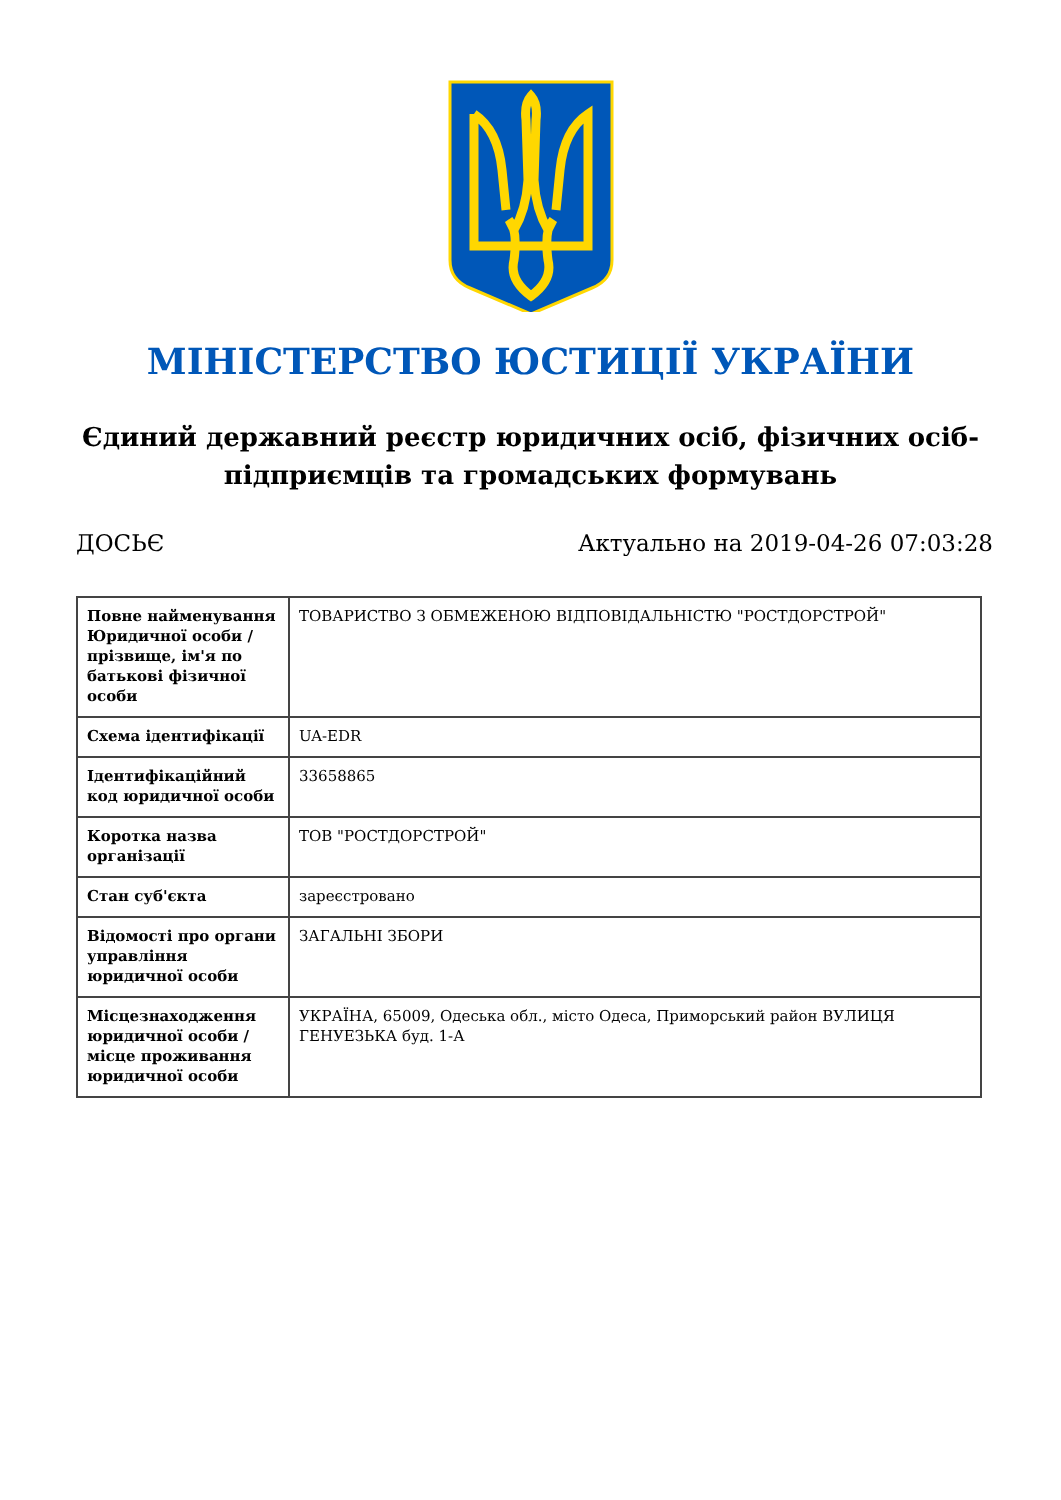МІНІСТЕРСТВО ЮСТИЦІЇ УКРАЇНИ
Єдиний державний реєстр юридичних осіб, фізичних осіб-підприємців та громадських формувань
ДОСЬЄ Актуально на 2019-04-26 07:03:28
| Повне найменування Юридичної особи / прізвище, ім'я по батькові фізичної особи | ТОВАРИСТВО З ОБМЕЖЕНОЮ ВІДПОВІДАЛЬНІСТЮ "РОСТДОРСТРОЙ" |
| Схема ідентифікації | UA-EDR |
| Ідентифікаційний код юридичної особи | 33658865 |
| Коротка назва організації | ТОВ "РОСТДОРСТРОЙ" |
| Стан суб'єкта | зареєстровано |
| Відомості про органи управління юридичної особи | ЗАГАЛЬНІ ЗБОРИ |
| Місцезнаходження юридичної особи / місце проживання юридичної особи | УКРАЇНА, 65009, Одеська обл., місто Одеса, Приморський район ВУЛИЦЯ ГЕНУЕЗЬКА буд. 1-А |